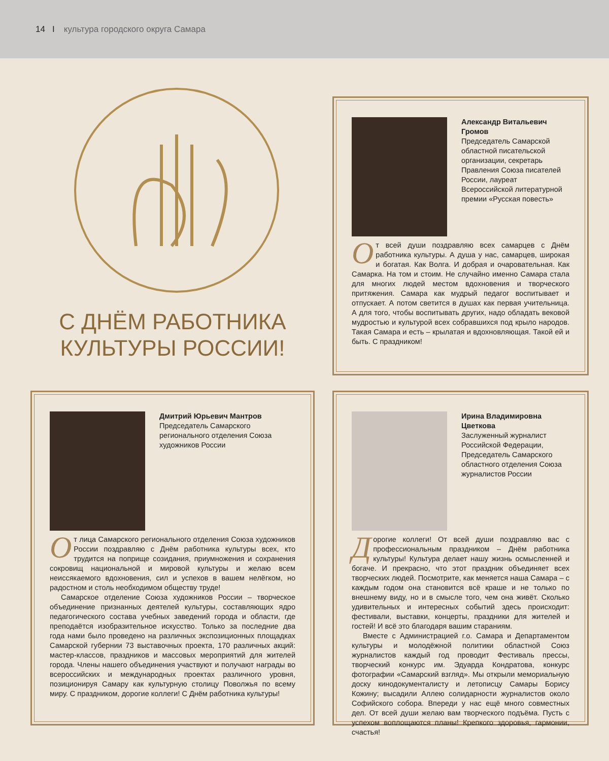14 I культура городского округа Самара
С ДНЁМ РАБОТНИКА КУЛЬТУРЫ РОССИИ!
Александр Витальевич Громов
Председатель Самарской областной писательской организации, секретарь Правления Союза писателей России, лауреат Всероссийской литературной премии «Русская повесть»
От всей души поздравляю всех самарцев с Днём работника культуры. А душа у нас, самарцев, широкая и богатая. Как Волга. И добрая и очаровательная. Как Самарка. На том и стоим. Не случайно именно Самара стала для многих людей местом вдохновения и творческого притяжения. Самара как мудрый педагог воспитывает и отпускает. А потом светится в душах как первая учительница. А для того, чтобы воспитывать других, надо обладать вековой мудростью и культурой всех собравшихся под крыло народов. Такая Самара и есть – крылатая и вдохновляющая. Такой ей и быть. С праздником!
Дмитрий Юрьевич Мантров
Председатель Самарского регионального отделения Союза художников России
От лица Самарского регионального отделения Союза художников России поздравляю с Днём работника культуры всех, кто трудится на поприще созидания, приумножения и сохранения сокровищ национальной и мировой культуры и желаю всем неиссякаемого вдохновения, сил и успехов в вашем нелёгком, но радостном и столь необходимом обществу труде!
Самарское отделение Союза художников России – творческое объединение признанных деятелей культуры, составляющих ядро педагогического состава учебных заведений города и области, где преподаётся изобразительное искусство. Только за последние два года нами было проведено на различных экспозиционных площадках Самарской губернии 73 выставочных проекта, 170 различных акций: мастер-классов, праздников и массовых мероприятий для жителей города. Члены нашего объединения участвуют и получают награды во всероссийских и международных проектах различного уровня, позиционируя Самару как культурную столицу Поволжья по всему миру. С праздником, дорогие коллеги! С Днём работника культуры!
Ирина Владимировна Цветкова
Заслуженный журналист Российской Федерации, Председатель Самарского областного отделения Союза журналистов России
Дорогие коллеги! От всей души поздравляю вас с профессиональным праздником – Днём работника культуры! Культура делает нашу жизнь осмысленней и богаче. И прекрасно, что этот праздник объединяет всех творческих людей. Посмотрите, как меняется наша Самара – с каждым годом она становится всё краше и не только по внешнему виду, но и в смысле того, чем она живёт. Сколько удивительных и интересных событий здесь происходит: фестивали, выставки, концерты, праздники для жителей и гостей! И всё это благодаря вашим стараниям.
Вместе с Администрацией г.о. Самара и Департаментом культуры и молодёжной политики областной Союз журналистов каждый год проводит Фестиваль прессы, творческий конкурс им. Эдуарда Кондратова, конкурс фотографии «Самарский взгляд». Мы открыли мемориальную доску кинодокументалисту и летописцу Самары Борису Кожину; высадили Аллею солидарности журналистов около Софийского собора. Впереди у нас ещё много совместных дел. От всей души желаю вам творческого подъёма. Пусть с успехом воплощаются планы! Крепкого здоровья, гармонии, счастья!